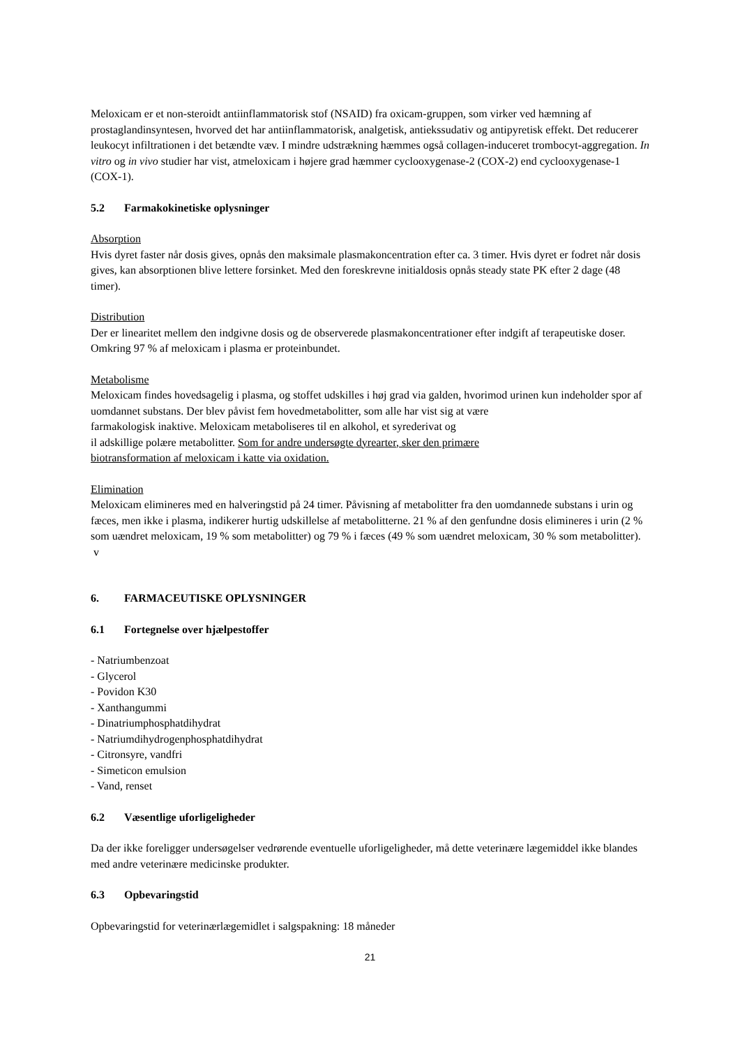Meloxicam er et non-steroidt antiinflammatorisk stof (NSAID) fra oxicam-gruppen, som virker ved hæmning af prostaglandinsyntesen, hvorved det har antiinflammatorisk, analgetisk, antiekssudativ og antipyretisk effekt. Det reducerer leukocyt infiltrationen i det betændte væv. I mindre udstrækning hæmmes også collagen-induceret trombocyt-aggregation. In vitro og in vivo studier har vist, atmeloxicam i højere grad hæmmer cyclooxygenase-2 (COX-2) end cyclooxygenase-1 (COX-1).
5.2 Farmakokinetiske oplysninger
Absorption
Hvis dyret faster når dosis gives, opnås den maksimale plasmakoncentration efter ca. 3 timer. Hvis dyret er fodret når dosis gives, kan absorptionen blive lettere forsinket. Med den foreskrevne initialdosis opnås steady state PK efter 2 dage (48 timer).
Distribution
Der er linearitet mellem den indgivne dosis og de observerede plasmakoncentrationer efter indgift af terapeutiske doser. Omkring 97 % af meloxicam i plasma er proteinbundet.
Metabolisme
Meloxicam findes hovedsagelig i plasma, og stoffet udskilles i høj grad via galden, hvorimod urinen kun indeholder spor af uomdannet substans. Der blev påvist fem hovedmetabolitter, som alle har vist sig at være
farmakologisk inaktive. Meloxicam metaboliseres til en alkohol, et syrederivat og
il adskillige polære metabolitter. Som for andre undersøgte dyrearter, sker den primære
biotransformation af meloxicam i katte via oxidation.
Elimination
Meloxicam elimineres med en halveringstid på 24 timer. Påvisning af metabolitter fra den uomdannede substans i urin og fæces, men ikke i plasma, indikerer hurtig udskillelse af metabolitterne. 21 % af den genfundne dosis elimineres i urin (2 % som uændret meloxicam, 19 % som metabolitter) og 79 % i fæces (49 % som uændret meloxicam, 30 % som metabolitter). v
6. FARMACEUTISKE OPLYSNINGER
6.1 Fortegnelse over hjælpestoffer
- Natriumbenzoat
- Glycerol
- Povidon K30
- Xanthangummi
- Dinatriumphosphatdihydrat
- Natriumdihydrogenphosphatdihydrat
- Citronsyre, vandfri
- Simeticon emulsion
- Vand, renset
6.2 Væsentlige uforligeligheder
Da der ikke foreligger undersøgelser vedrørende eventuelle uforligeligheder, må dette veterinære lægemiddel ikke blandes med andre veterinære medicinske produkter.
6.3 Opbevaringstid
Opbevaringstid for veterinærlægemidlet i salgspakning: 18 måneder
21